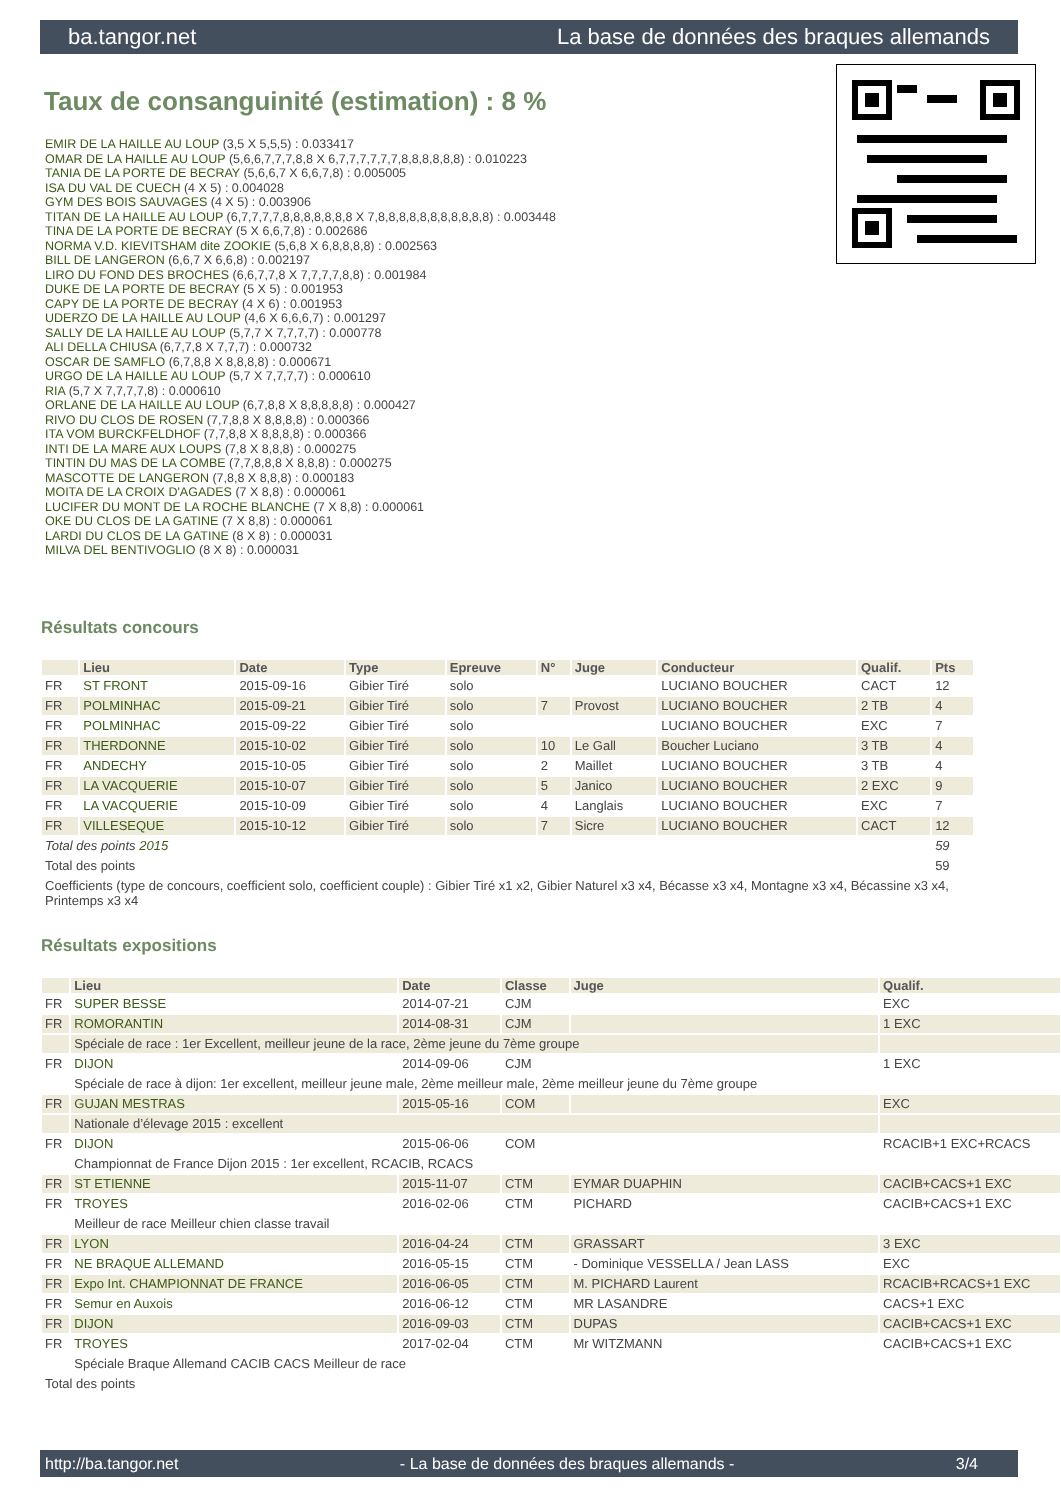ba.tangor.net La base de données des braques allemands
Taux de consanguinité (estimation) : 8 %
EMIR DE LA HAILLE AU LOUP (3,5 X 5,5,5) : 0.033417
OMAR DE LA HAILLE AU LOUP (5,6,6,7,7,7,8,8 X 6,7,7,7,7,7,7,8,8,8,8,8,8) : 0.010223
TANIA DE LA PORTE DE BECRAY (5,6,6,7 X 6,6,7,8) : 0.005005
ISA DU VAL DE CUECH (4 X 5) : 0.004028
GYM DES BOIS SAUVAGES (4 X 5) : 0.003906
TITAN DE LA HAILLE AU LOUP (6,7,7,7,7,8,8,8,8,8,8,8 X 7,8,8,8,8,8,8,8,8,8,8,8) : 0.003448
TINA DE LA PORTE DE BECRAY (5 X 6,6,7,8) : 0.002686
NORMA V.D. KIEVITSHAM dite ZOOKIE (5,6,8 X 6,8,8,8,8) : 0.002563
BILL DE LANGERON (6,6,7 X 6,6,8) : 0.002197
LIRO DU FOND DES BROCHES (6,6,7,7,8 X 7,7,7,7,8,8) : 0.001984
DUKE DE LA PORTE DE BECRAY (5 X 5) : 0.001953
CAPY DE LA PORTE DE BECRAY (4 X 6) : 0.001953
UDERZO DE LA HAILLE AU LOUP (4,6 X 6,6,6,7) : 0.001297
SALLY DE LA HAILLE AU LOUP (5,7,7 X 7,7,7,7) : 0.000778
ALI DELLA CHIUSA (6,7,7,8 X 7,7,7) : 0.000732
OSCAR DE SAMFLO (6,7,8,8 X 8,8,8,8) : 0.000671
URGO DE LA HAILLE AU LOUP (5,7 X 7,7,7,7) : 0.000610
RIA (5,7 X 7,7,7,7,8) : 0.000610
ORLANE DE LA HAILLE AU LOUP (6,7,8,8 X 8,8,8,8,8) : 0.000427
RIVO DU CLOS DE ROSEN (7,7,8,8 X 8,8,8,8) : 0.000366
ITA VOM BURCKFELDHOF (7,7,8,8 X 8,8,8,8) : 0.000366
INTI DE LA MARE AUX LOUPS (7,8 X 8,8,8) : 0.000275
TINTIN DU MAS DE LA COMBE (7,7,8,8,8 X 8,8,8) : 0.000275
MASCOTTE DE LANGERON (7,8,8 X 8,8,8) : 0.000183
MOITA DE LA CROIX D'AGADES (7 X 8,8) : 0.000061
LUCIFER DU MONT DE LA ROCHE BLANCHE (7 X 8,8) : 0.000061
OKE DU CLOS DE LA GATINE (7 X 8,8) : 0.000061
LARDI DU CLOS DE LA GATINE (8 X 8) : 0.000031
MILVA DEL BENTIVOGLIO (8 X 8) : 0.000031
Résultats concours
| | Lieu | Date | Type | Epreuve | N° | Juge | Conducteur | Qualif. | Pts |
| --- | --- | --- | --- | --- | --- | --- | --- | --- | --- |
| FR | ST FRONT | 2015-09-16 | Gibier Tiré | solo | | | LUCIANO BOUCHER | CACT | 12 |
| FR | POLMINHAC | 2015-09-21 | Gibier Tiré | solo | 7 | Provost | LUCIANO BOUCHER | 2 TB | 4 |
| FR | POLMINHAC | 2015-09-22 | Gibier Tiré | solo | | | LUCIANO BOUCHER | EXC | 7 |
| FR | THERDONNE | 2015-10-02 | Gibier Tiré | solo | 10 | Le Gall | Boucher Luciano | 3 TB | 4 |
| FR | ANDECHY | 2015-10-05 | Gibier Tiré | solo | 2 | Maillet | LUCIANO BOUCHER | 3 TB | 4 |
| FR | LA VACQUERIE | 2015-10-07 | Gibier Tiré | solo | 5 | Janico | LUCIANO BOUCHER | 2 EXC | 9 |
| FR | LA VACQUERIE | 2015-10-09 | Gibier Tiré | solo | 4 | Langlais | LUCIANO BOUCHER | EXC | 7 |
| FR | VILLESEQUE | 2015-10-12 | Gibier Tiré | solo | 7 | Sicre | LUCIANO BOUCHER | CACT | 12 |
| Total des points 2015 | | | | | | | | | 59 |
| Total des points | | | | | | | | | 59 |
| Coefficients (type de concours, coefficient solo, coefficient couple) : Gibier Tiré x1 x2, Gibier Naturel x3 x4, Bécasse x3 x4, Montagne x3 x4, Bécassine x3 x4, Printemps x3 x4 | | | | | | | | | |
Résultats expositions
| | Lieu | Date | Classe | Juge | Qualif. |
| --- | --- | --- | --- | --- | --- |
| FR | SUPER BESSE | 2014-07-21 | CJM | | EXC |
| FR | ROMORANTIN | 2014-08-31 | CJM | | 1 EXC |
| | Spéciale de race : 1er Excellent, meilleur jeune de la race, 2ème jeune du 7ème groupe | | | | |
| FR | DIJON | 2014-09-06 | CJM | | 1 EXC |
| | Spéciale de race à dijon: 1er excellent, meilleur jeune male, 2ème meilleur male, 2ème meilleur jeune du 7ème groupe | | | | |
| FR | GUJAN MESTRAS | 2015-05-16 | COM | | EXC |
| | Nationale d’élevage 2015 : excellent | | | | |
| FR | DIJON | 2015-06-06 | COM | | RCACIB+1 EXC+RCACS |
| | Championnat de France Dijon 2015 : 1er excellent, RCACIB, RCACS | | | | |
| FR | ST ETIENNE | 2015-11-07 | CTM | EYMAR DUAPHIN | CACIB+CACS+1 EXC |
| FR | TROYES | 2016-02-06 | CTM | PICHARD | CACIB+CACS+1 EXC |
| | Meilleur de race Meilleur chien classe travail | | | | |
| FR | LYON | 2016-04-24 | CTM | GRASSART | 3 EXC |
| FR | NE BRAQUE ALLEMAND | 2016-05-15 | CTM | - Dominique VESSELLA / Jean LASS | EXC |
| FR | Expo Int. CHAMPIONNAT DE FRANCE | 2016-06-05 | CTM | M. PICHARD Laurent | RCACIB+RCACS+1 EXC |
| FR | Semur en Auxois | 2016-06-12 | CTM | MR LASANDRE | CACS+1 EXC |
| FR | DIJON | 2016-09-03 | CTM | DUPAS | CACIB+CACS+1 EXC |
| FR | TROYES | 2017-02-04 | CTM | Mr WITZMANN | CACIB+CACS+1 EXC |
| | Spéciale Braque Allemand CACIB CACS Meilleur de race | | | | |
| Total des points | | | | | |
http://ba.tangor.net - La base de données des braques allemands - 3/4